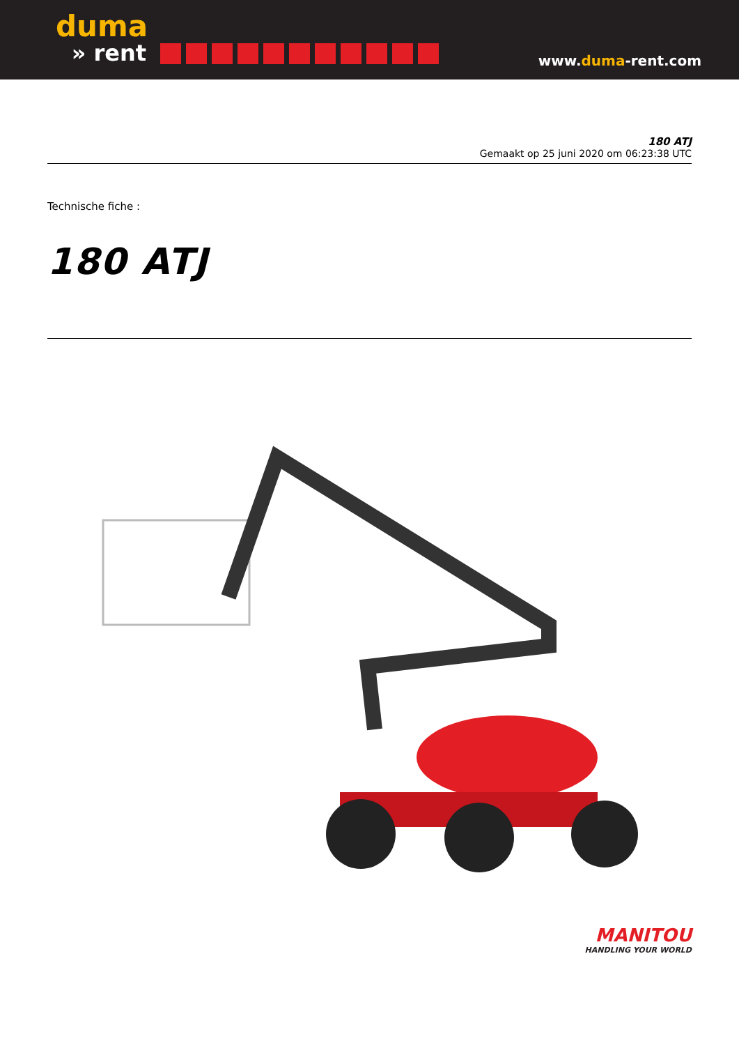duma
» rent
www.duma-rent.com
180 ATJ
Gemaakt op 25 juni 2020 om 06:23:38 UTC
Technische fiche :
180 ATJ
MANITOU
HANDLING YOUR WORLD